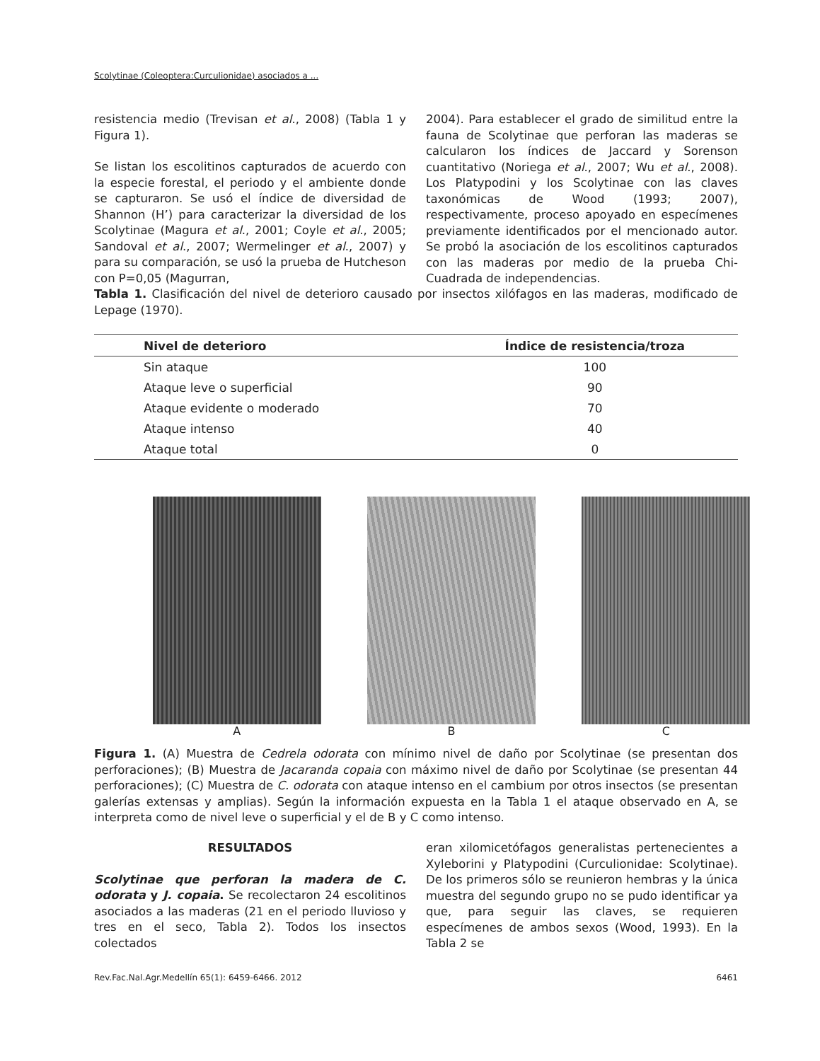Scolytinae (Coleoptera:Curculionidae) asociados a ...
resistencia medio (Trevisan et al., 2008) (Tabla 1 y Figura 1).
Se listan los escolitinos capturados de acuerdo con la especie forestal, el periodo y el ambiente donde se capturaron. Se usó el índice de diversidad de Shannon (H’) para caracterizar la diversidad de los Scolytinae (Magura et al., 2001; Coyle et al., 2005; Sandoval et al., 2007; Wermelinger et al., 2007) y para su comparación, se usó la prueba de Hutcheson con P=0,05 (Magurran,
2004). Para establecer el grado de similitud entre la fauna de Scolytinae que perforan las maderas se calcularon los índices de Jaccard y Sorenson cuantitativo (Noriega et al., 2007; Wu et al., 2008). Los Platypodini y los Scolytinae con las claves taxonómicas de Wood (1993; 2007), respectivamente, proceso apoyado en especímenes previamente identificados por el mencionado autor. Se probó la asociación de los escolitinos capturados con las maderas por medio de la prueba Chi-Cuadrada de independencias.
Tabla 1. Clasificación del nivel de deterioro causado por insectos xilófagos en las maderas, modificado de Lepage (1970).
| Nivel de deterioro | Índice de resistencia/troza |
| --- | --- |
| Sin ataque | 100 |
| Ataque leve o superficial | 90 |
| Ataque evidente o moderado | 70 |
| Ataque intenso | 40 |
| Ataque total | 0 |
A B C
Figura 1. (A) Muestra de Cedrela odorata con mínimo nivel de daño por Scolytinae (se presentan dos perforaciones); (B) Muestra de Jacaranda copaia con máximo nivel de daño por Scolytinae (se presentan 44 perforaciones); (C) Muestra de C. odorata con ataque intenso en el cambium por otros insectos (se presentan galerías extensas y amplias). Según la información expuesta en la Tabla 1 el ataque observado en A, se interpreta como de nivel leve o superficial y el de B y C como intenso.
RESULTADOS
Scolytinae que perforan la madera de C. odorata y J. copaia. Se recolectaron 24 escolitinos asociados a las maderas (21 en el periodo lluvioso y tres en el seco, Tabla 2). Todos los insectos colectados
eran xilomicetófagos generalistas pertenecientes a Xyleborini y Platypodini (Curculionidae: Scolytinae). De los primeros sólo se reunieron hembras y la única muestra del segundo grupo no se pudo identificar ya que, para seguir las claves, se requieren especímenes de ambos sexos (Wood, 1993). En la Tabla 2 se
Rev.Fac.Nal.Agr.Medellín 65(1): 6459-6466. 2012 6461